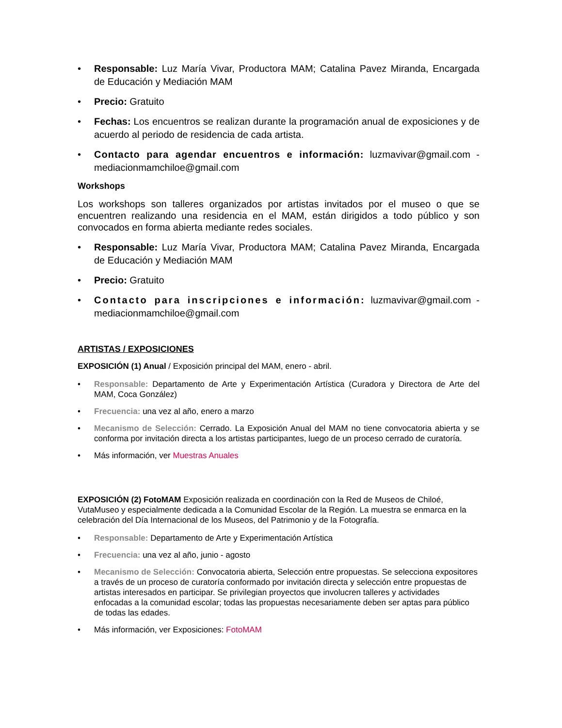• Responsable: Luz María Vivar, Productora MAM; Catalina Pavez Miranda, Encargada de Educación y Mediación MAM
• Precio: Gratuito
• Fechas: Los encuentros se realizan durante la programación anual de exposiciones y de acuerdo al periodo de residencia de cada artista.
• Contacto para agendar encuentros e información: luzmavivar@gmail.com -mediacionmamchiloe@gmail.com
Workshops
Los workshops son talleres organizados por artistas invitados por el museo o que se encuentren realizando una residencia en el MAM, están dirigidos a todo público y son convocados en forma abierta mediante redes sociales.
• Responsable: Luz María Vivar, Productora MAM; Catalina Pavez Miranda, Encargada de Educación y Mediación MAM
• Precio: Gratuito
• Contacto para inscripciones e información: luzmavivar@gmail.com -mediacionmamchiloe@gmail.com
ARTISTAS / EXPOSICIONES
EXPOSICIÓN (1) Anual / Exposición principal del MAM, enero - abril.
• Responsable: Departamento de Arte y Experimentación Artística (Curadora y Directora de Arte del MAM, Coca González)
• Frecuencia: una vez al año, enero a marzo
• Mecanismo de Selección: Cerrado. La Exposición Anual del MAM no tiene convocatoria abierta y se conforma por invitación directa a los artistas participantes, luego de un proceso cerrado de curatoría.
• Más información, ver Muestras Anuales
EXPOSICIÓN (2) FotoMAM Exposición realizada en coordinación con la Red de Museos de Chiloé, VutaMuseo y especialmente dedicada a la Comunidad Escolar de la Región. La muestra se enmarca en la celebración del Día Internacional de los Museos, del Patrimonio y de la Fotografía.
• Responsable: Departamento de Arte y Experimentación Artística
• Frecuencia: una vez al año, junio - agosto
• Mecanismo de Selección: Convocatoria abierta, Selección entre propuestas. Se selecciona expositores a través de un proceso de curatoría conformado por invitación directa y selección entre propuestas de artistas interesados en participar. Se privilegian proyectos que involucren talleres y actividades enfocadas a la comunidad escolar; todas las propuestas necesariamente deben ser aptas para público de todas las edades.
• Más información, ver Exposiciones: FotoMAM